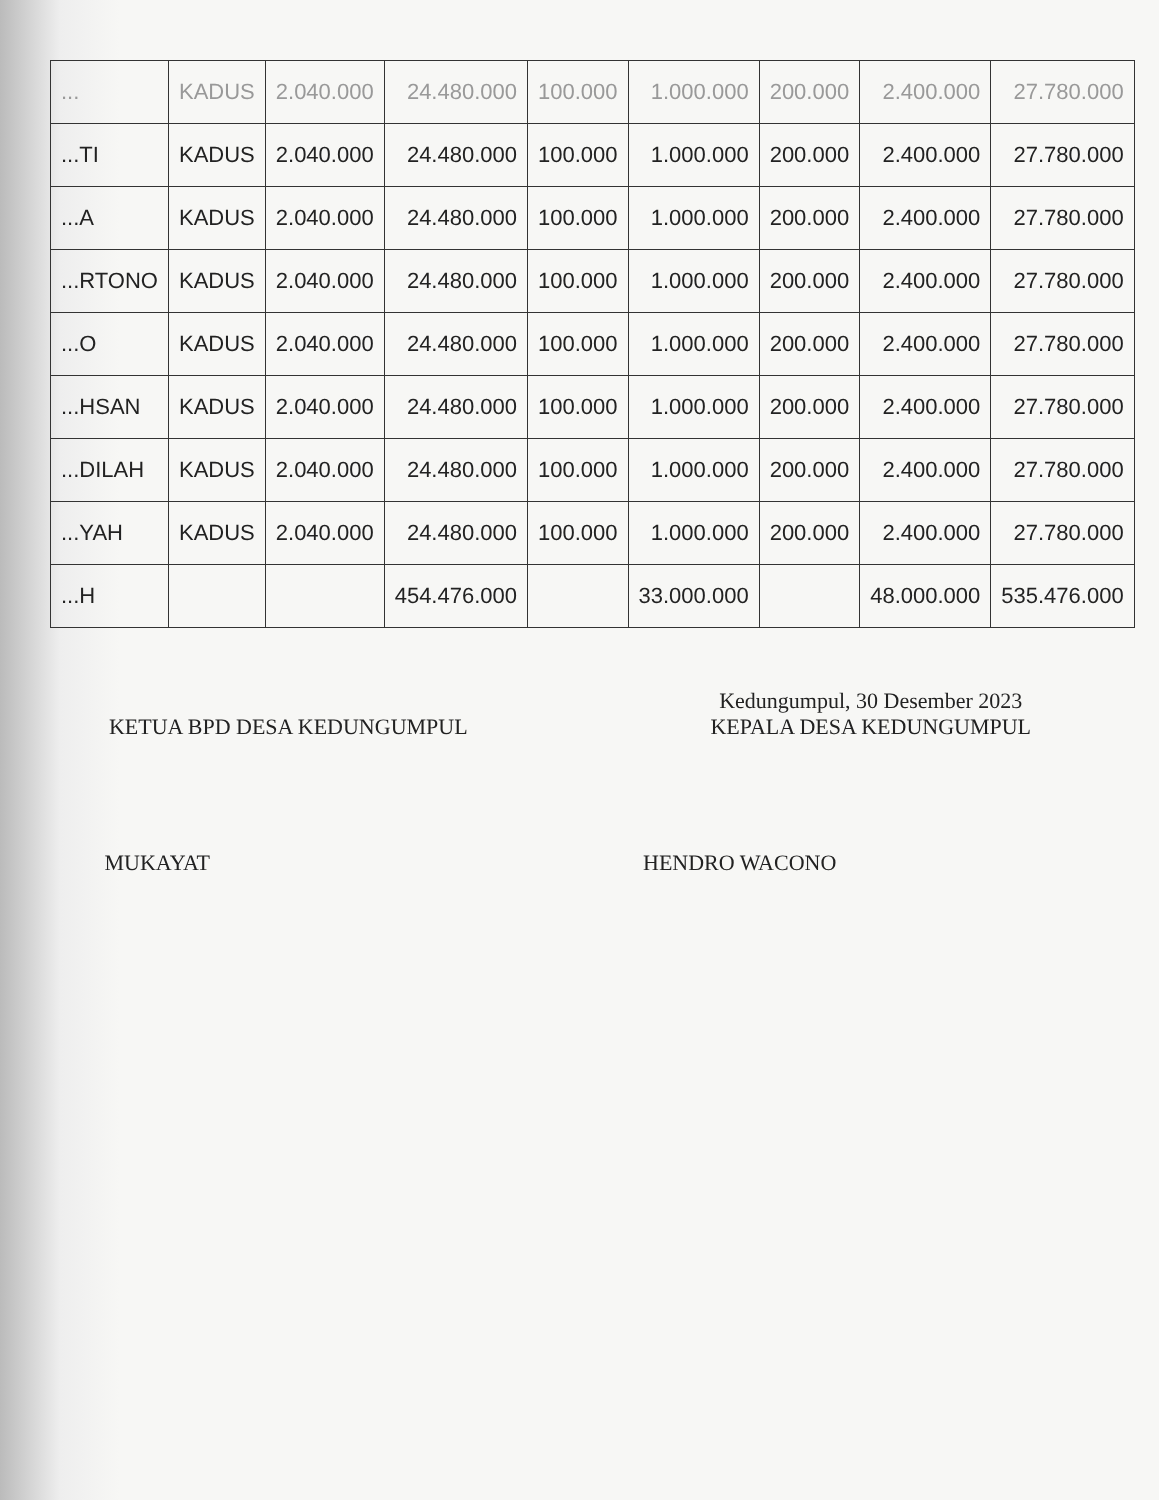| ... | KADUS | 2.040.000 | 24.480.000 | 100.000 | 1.000.000 | 200.000 | 2.400.000 | 27.780.000 |
| ...TI | KADUS | 2.040.000 | 24.480.000 | 100.000 | 1.000.000 | 200.000 | 2.400.000 | 27.780.000 |
| ...A | KADUS | 2.040.000 | 24.480.000 | 100.000 | 1.000.000 | 200.000 | 2.400.000 | 27.780.000 |
| ...RTONO | KADUS | 2.040.000 | 24.480.000 | 100.000 | 1.000.000 | 200.000 | 2.400.000 | 27.780.000 |
| ...O | KADUS | 2.040.000 | 24.480.000 | 100.000 | 1.000.000 | 200.000 | 2.400.000 | 27.780.000 |
| ...HSAN | KADUS | 2.040.000 | 24.480.000 | 100.000 | 1.000.000 | 200.000 | 2.400.000 | 27.780.000 |
| ...DILAH | KADUS | 2.040.000 | 24.480.000 | 100.000 | 1.000.000 | 200.000 | 2.400.000 | 27.780.000 |
| ...YAH | KADUS | 2.040.000 | 24.480.000 | 100.000 | 1.000.000 | 200.000 | 2.400.000 | 27.780.000 |
| ...H | | | 454.476.000 | | 33.000.000 | | 48.000.000 | 535.476.000 |
KETUA BPD DESA KEDUNGUMPUL
MUKAYAT
Kedungumpul, 30 Desember 2023
KEPALA DESA KEDUNGUMPUL
HENDRO WACONO